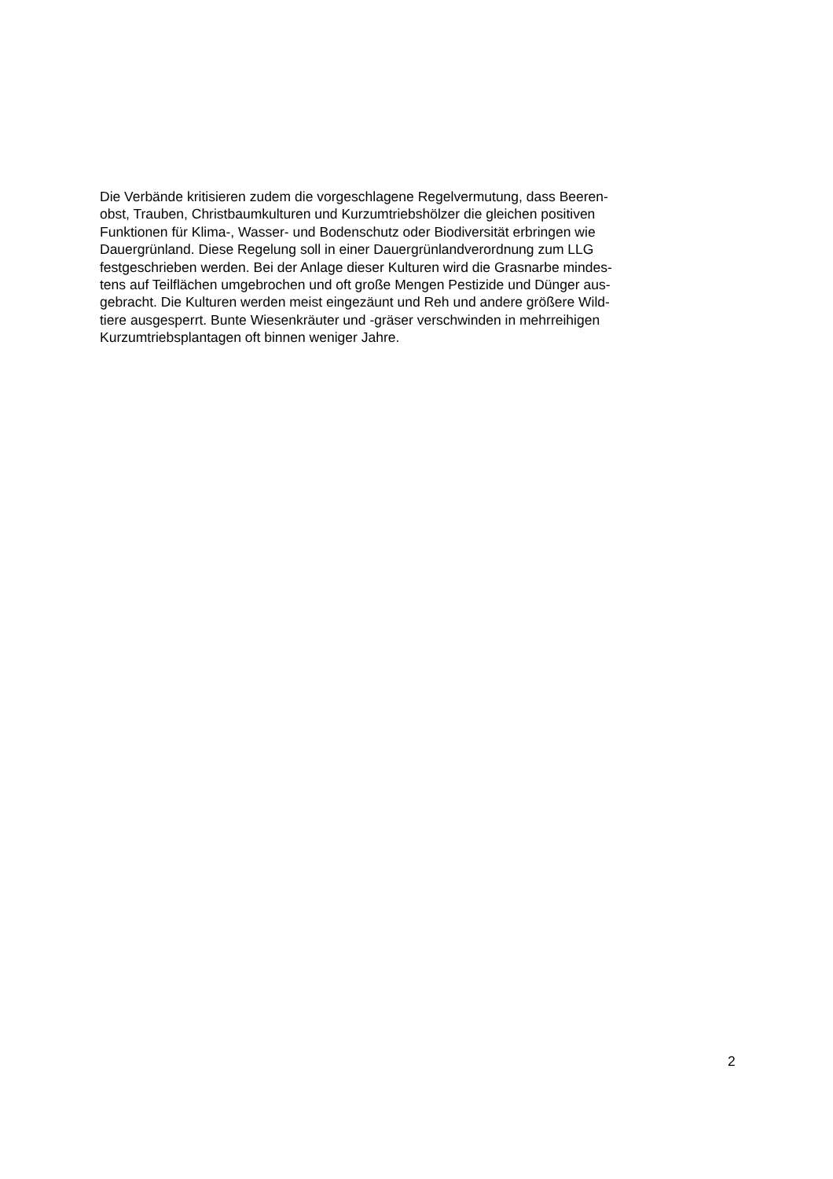Die Verbände kritisieren zudem die vorgeschlagene Regelvermutung, dass Beeren-
obst, Trauben, Christbaumkulturen und Kurzumtriebshölzer die gleichen positiven
Funktionen für Klima-, Wasser- und Bodenschutz oder Biodiversität erbringen wie
Dauergrünland. Diese Regelung soll in einer Dauergrünlandverordnung zum LLG
festgeschrieben werden. Bei der Anlage dieser Kulturen wird die Grasnarbe mindes-
tens auf Teilflächen umgebrochen und oft große Mengen Pestizide und Dünger aus-
gebracht. Die Kulturen werden meist eingezäunt und Reh und andere größere Wild-
tiere ausgesperrt. Bunte Wiesenkräuter und -gräser verschwinden in mehrreihigen
Kurzumtriebsplantagen oft binnen weniger Jahre.
2